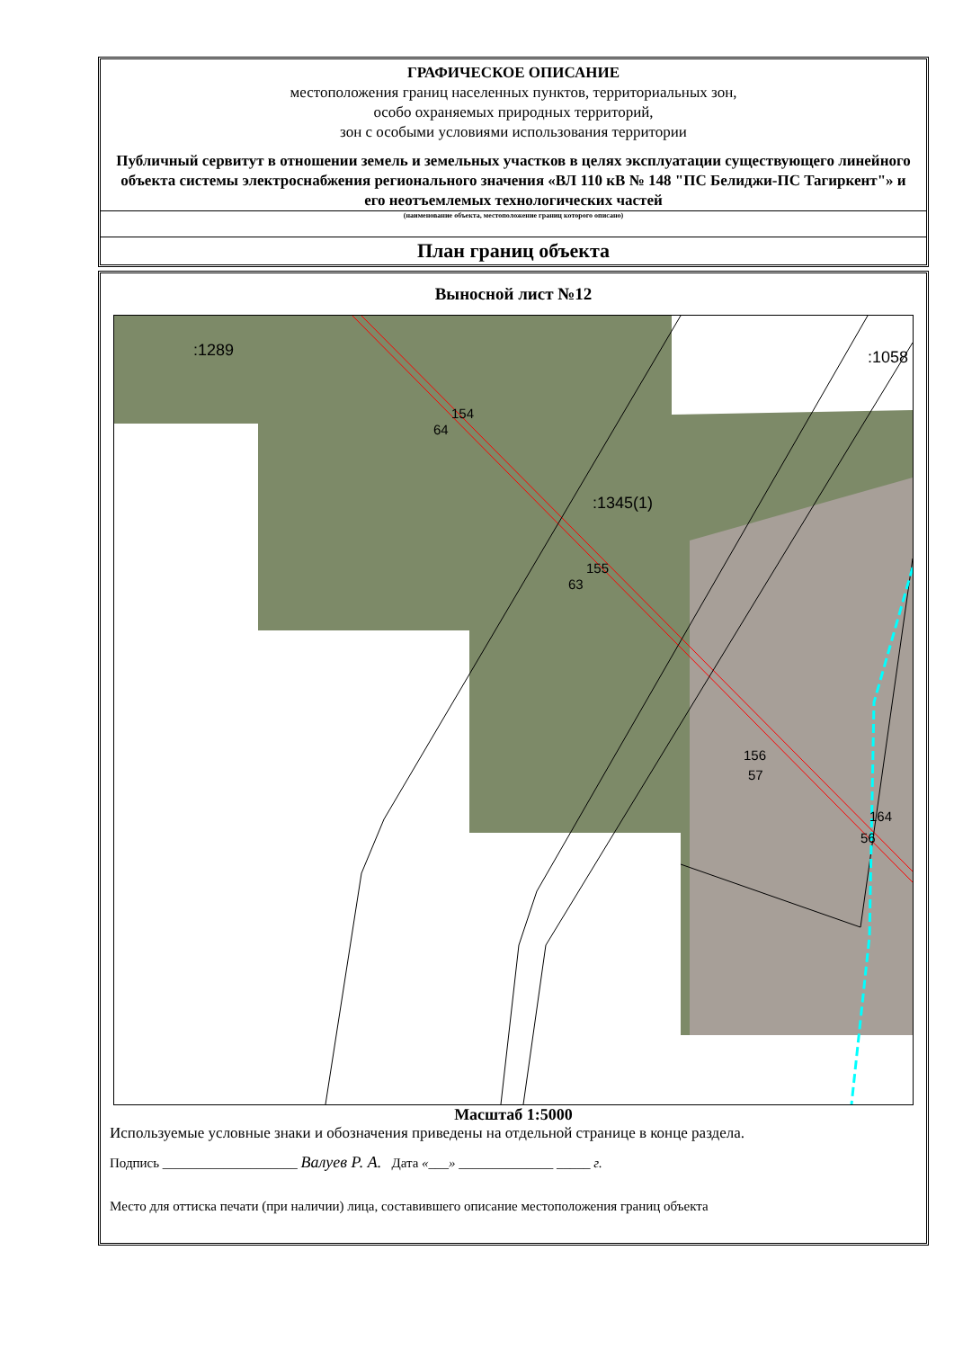ГРАФИЧЕСКОЕ ОПИСАНИЕ
местоположения границ населенных пунктов, территориальных зон,
особо охраняемых природных территорий,
зон с особыми условиями использования территории
Публичный сервитут в отношении земель и земельных участков в целях эксплуатации существующего линейного объекта системы электроснабжения регионального значения «ВЛ 110 кВ № 148 "ПС Белиджи-ПС Тагиркент"» и его неотъемлемых технологических частей
(наименование объекта, местоположение границ которого описано)
План границ объекта
Выносной лист №12
:1289 :1058
:1345(1)
154
64
155
63
156
57
164
56
Масштаб 1:5000
Используемые условные знаки и обозначения приведены на отдельной странице в конце раздела.
Подпись ____________________ Валуев Р. А. Дата «___» ______________ _____ г.
Место для оттиска печати (при наличии) лица, составившего описание местоположения границ объекта